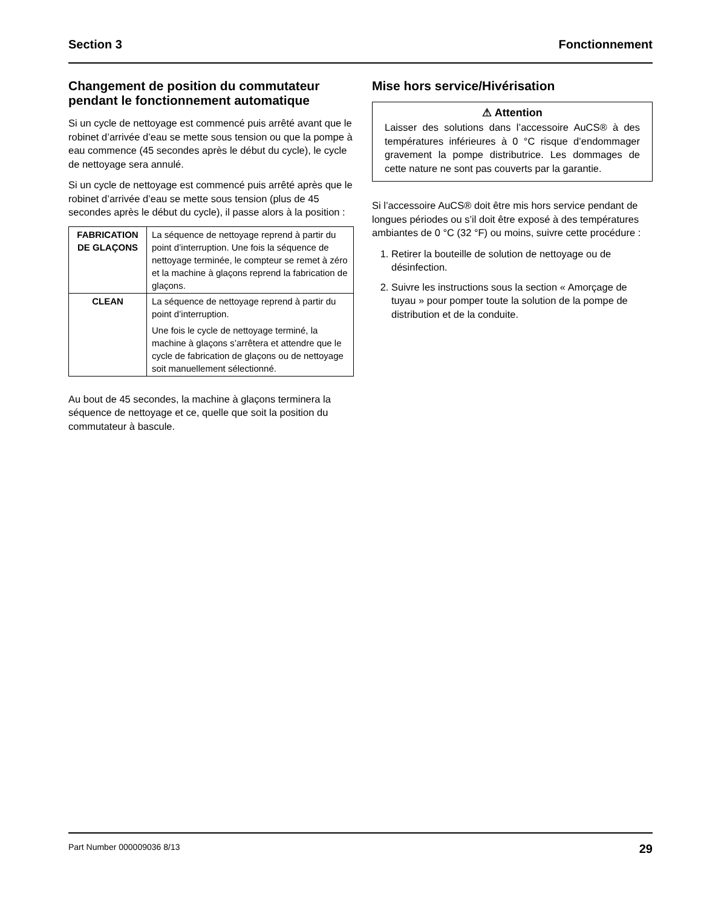Section 3 Fonctionnement
Changement de position du commutateur pendant le fonctionnement automatique
Si un cycle de nettoyage est commencé puis arrêté avant que le robinet d’arrivée d’eau se mette sous tension ou que la pompe à eau commence (45 secondes après le début du cycle), le cycle de nettoyage sera annulé.
Si un cycle de nettoyage est commencé puis arrêté après que le robinet d’arrivée d’eau se mette sous tension (plus de 45 secondes après le début du cycle), il passe alors à la position :
| FABRICATION DE GLAÇONS | La séquence de nettoyage reprend à partir du point d’interruption. Une fois la séquence de nettoyage terminée, le compteur se remet à zéro et la machine à glaçons reprend la fabrication de glaçons. |
| CLEAN | La séquence de nettoyage reprend à partir du point d’interruption. Une fois le cycle de nettoyage terminé, la machine à glaçons s’arrêtera et attendre que le cycle de fabrication de glaçons ou de nettoyage soit manuellement sélectionné. |
Au bout de 45 secondes, la machine à glaçons terminera la séquence de nettoyage et ce, quelle que soit la position du commutateur à bascule.
Mise hors service/Hivérisation
⚠ Attention
Laisser des solutions dans l’accessoire AuCS® à des températures inférieures à 0 °C risque d’endommager gravement la pompe distributrice. Les dommages de cette nature ne sont pas couverts par la garantie.
Si l’accessoire AuCS® doit être mis hors service pendant de longues périodes ou s’il doit être exposé à des températures ambiantes de 0 °C (32 °F) ou moins, suivre cette procédure :
1. Retirer la bouteille de solution de nettoyage ou de désinfection.
2. Suivre les instructions sous la section « Amorçage de tuyau » pour pomper toute la solution de la pompe de distribution et de la conduite.
Part Number 000009036 8/13 29